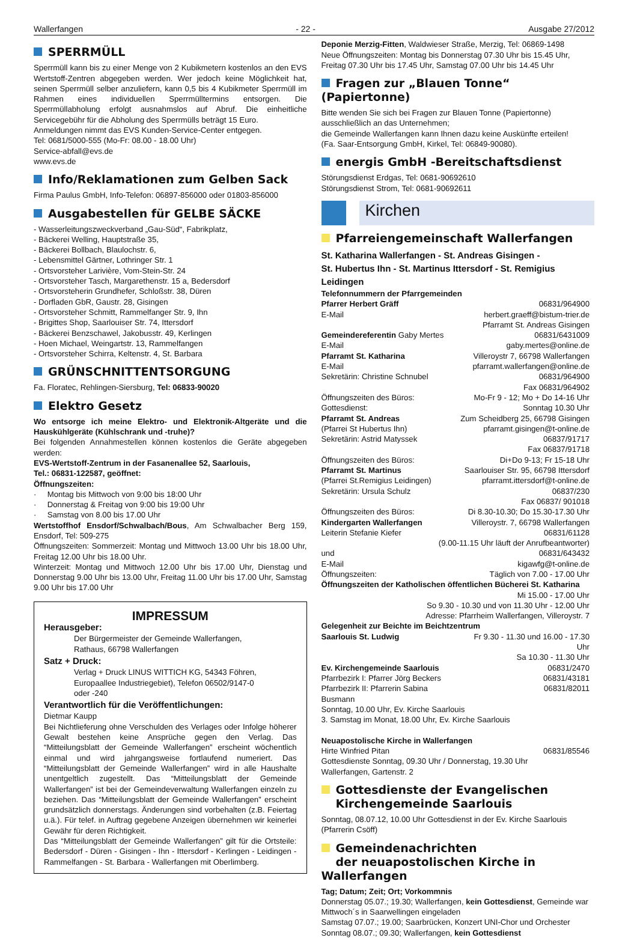Wallerfangen - 22 - Ausgabe 27/2012
SPERRMÜLL
Sperrmüll kann bis zu einer Menge von 2 Kubikmetern kostenlos an den EVS Wertstoff-Zentren abgegeben werden. Wer jedoch keine Möglichkeit hat, seinen Sperrmüll selber anzuliefern, kann 0,5 bis 4 Kubikmeter Sperrmüll im Rahmen eines individuellen Sperrmülltermins entsorgen. Die Sperrmüllabholung erfolgt ausnahmslos auf Abruf. Die einheitliche Servicegebühr für die Abholung des Sperrmülls beträgt 15 Euro.
Anmeldungen nimmt das EVS Kunden-Service-Center entgegen.
Tel: 0681/5000-555 (Mo-Fr: 08.00 - 18.00 Uhr)
Service-abfall@evs.de
www.evs.de
Info/Reklamationen zum Gelben Sack
Firma Paulus GmbH, Info-Telefon: 06897-856000 oder 01803-856000
Ausgabestellen für GELBE SÄCKE
- Wasserleitungszweckverband „Gau-Süd“, Fabrikplatz,
- Bäckerei Welling, Hauptstraße 35,
- Bäckerei Bollbach, Blaulochstr. 6,
- Lebensmittel Gärtner, Lothringer Str. 1
- Ortsvorsteher Larivière, Vom-Stein-Str. 24
- Ortsvorsteher Tasch, Margarethenstr. 15 a, Bedersdorf
- Ortsvorsteherin Grundhefer, Schloßstr. 38, Düren
- Dorfladen GbR, Gaustr. 28, Gisingen
- Ortsvorsteher Schmitt, Rammelfanger Str. 9, Ihn
- Brigittes Shop, Saarlouiser Str. 74, Ittersdorf
- Bäckerei Benzschawel, Jakobusstr. 49, Kerlingen
- Hoen Michael, Weingartstr. 13, Rammelfangen
- Ortsvorsteher Schirra, Keltenstr. 4, St. Barbara
GRÜNSCHNITTENTSORGUNG
Fa. Floratec, Rehlingen-Siersburg, Tel: 06833-90020
Elektro Gesetz
Wo entsorge ich meine Elektro- und Elektronik-Altgeräte und die Hauskühlgeräte (Kühlschrank und -truhe)?
Bei folgenden Annahmestellen können kostenlos die Geräte abgegeben werden:
EVS-Wertstoff-Zentrum in der Fasanenallee 52, Saarlouis,
Tel.: 06831-122587, geöffnet:
Öffnungszeiten:
· Montag bis Mittwoch von 9:00 bis 18:00 Uhr
· Donnerstag & Freitag von 9:00 bis 19:00 Uhr
· Samstag von 8.00 bis 17.00 Uhr
Wertstoffhof Ensdorf/Schwalbach/Bous, Am Schwalbacher Berg 159, Ensdorf, Tel: 509-275
Öffnungszeiten: Sommerzeit: Montag und Mittwoch 13.00 Uhr bis 18.00 Uhr, Freitag 12.00 Uhr bis 18.00 Uhr.
Winterzeit: Montag und Mittwoch 12.00 Uhr bis 17.00 Uhr, Dienstag und Donnerstag 9.00 Uhr bis 13.00 Uhr, Freitag 11.00 Uhr bis 17.00 Uhr, Samstag 9.00 Uhr bis 17.00 Uhr
IMPRESSUM
Herausgeber:
Der Bürgermeister der Gemeinde Wallerfangen,
Rathaus, 66798 Wallerfangen
Satz + Druck:
Verlag + Druck LINUS WITTICH KG, 54343 Föhren,
Europaallee Industriegebiet), Telefon 06502/9147-0
oder -240
Verantwortlich für die Veröffentlichungen:
Dietmar Kaupp
Bei Nichtlieferung ohne Verschulden des Verlages oder Infolge höherer Gewalt bestehen keine Ansprüche gegen den Verlag. Das “Mitteilungsblatt der Gemeinde Wallerfangen” erscheint wöchentlich einmal und wird jahrgangsweise fortlaufend numeriert. Das “Mitteilungsblatt der Gemeinde Wallerfangen” wird in alle Haushalte unentgeltlich zugestellt. Das “Mitteilungsblatt der Gemeinde Wallerfangen” ist bei der Gemeindeverwaltung Wallerfangen einzeln zu beziehen. Das “Mitteilungsblatt der Gemeinde Wallerfangen” erscheint grundsätzlich donnerstags. Änderungen sind vorbehalten (z.B. Feiertag u.ä.). Für telef. in Auftrag gegebene Anzeigen übernehmen wir keinerlei Gewähr für deren Richtigkeit.
Das “Mitteilungsblatt der Gemeinde Wallerfangen” gilt für die Ortsteile: Bedersdorf - Düren - Gisingen - Ihn - Ittersdorf - Kerlingen - Leidingen - Rammelfangen - St. Barbara - Wallerfangen mit Oberlimberg.
Deponie Merzig-Fitten, Waldwieser Straße, Merzig, Tel: 06869-1498
Neue Öffnungszeiten: Montag bis Donnerstag 07.30 Uhr bis 15.45 Uhr, Freitag 07.30 Uhr bis 17.45 Uhr, Samstag 07.00 Uhr bis 14.45 Uhr
Fragen zur „Blauen Tonne“ (Papiertonne)
Bitte wenden Sie sich bei Fragen zur Blauen Tonne (Papiertonne) ausschließlich an das Unternehmen;
die Gemeinde Wallerfangen kann Ihnen dazu keine Auskünfte erteilen!
(Fa. Saar-Entsorgung GmbH, Kirkel, Tel: 06849-90080).
energis GmbH -Bereitschaftsdienst
Störungsdienst Erdgas, Tel: 0681-90692610
Störungsdienst Strom, Tel: 0681-90692611
Kirchen
Pfarreiengemeinschaft Wallerfangen
St. Katharina Wallerfangen - St. Andreas Gisingen -
St. Hubertus Ihn - St. Martinus Ittersdorf - St. Remigius Leidingen
Telefonnummern der Pfarrgemeinden
| Pfarrer Herbert Gräff | 06831/964900 |
| E-Mail | herbert.graeff@bistum-trier.de |
| | Pfarramt St. Andreas Gisingen |
| Gemeindereferentin Gaby Mertes | 06831/6431009 |
| E-Mail | gaby.mertes@online.de |
| Pfarramt St. Katharina | Villeroystr 7, 66798 Wallerfangen |
| E-Mail | pfarramt.wallerfangen@online.de |
| Sekretärin: Christine Schnubel | 06831/964900 |
| | Fax 06831/964902 |
| Öffnungszeiten des Büros: | Mo-Fr 9 - 12; Mo + Do 14-16 Uhr |
| Gottesdienst: | Sonntag 10.30 Uhr |
| Pfarramt St. Andreas | Zum Scheidberg 25, 66798 Gisingen |
| (Pfarrei St Hubertus Ihn) | pfarramt.gisingen@t-online.de |
| Sekretärin: Astrid Matyssek | 06837/91717 |
| | Fax 06837/91718 |
| Öffnungszeiten des Büros: | Di+Do 9-13; Fr 15-18 Uhr |
| Pfarramt St. Martinus | Saarlouiser Str. 95, 66798 Ittersdorf |
| (Pfarrei St.Remigius Leidingen) | pfarramt.ittersdorf@t-online.de |
| Sekretärin: Ursula Schulz | 06837/230 |
| | Fax 06837/ 901018 |
| Öffnungszeiten des Büros: | Di 8.30-10.30; Do 15.30-17.30 Uhr |
| Kindergarten Wallerfangen | Villeroystr. 7, 66798 Wallerfangen |
| Leiterin Stefanie Kiefer | 06831/61128 |
| (9.00-11.15 Uhr läuft der Anrufbeantworter) | |
| und | 06831/643432 |
| E-Mail | kigawfg@t-online.de |
| Öffnungszeiten: | Täglich von 7.00 - 17.00 Uhr |
| Öffnungszeiten der Katholischen öffentlichen Bücherei St. Katharina | |
| Mi 15.00 - 17.00 Uhr | |
| So 9.30 - 10.30 und von 11.30 Uhr - 12.00 Uhr | |
| Adresse: Pfarrheim Wallerfangen, Villeroystr. 7 | |
| Gelegenheit zur Beichte im Beichtzentrum | |
| Saarlouis St. Ludwig | Fr 9.30 - 11.30 und 16.00 - 17.30 Uhr |
| | Sa 10.30 - 11.30 Uhr |
| Ev. Kirchengemeinde Saarlouis | 06831/2470 |
| Pfarrbezirk I: Pfarrer Jörg Beckers | 06831/43181 |
| Pfarrbezirk II: Pfarrerin Sabina Busmann | 06831/82011 |
| Sonntag, 10.00 Uhr, Ev. Kirche Saarlouis | |
| 3. Samstag im Monat, 18.00 Uhr, Ev. Kirche Saarlouis | |
| Neuapostolische Kirche in Wallerfangen | |
| Hirte Winfried Pitan | 06831/85546 |
| Gottesdienste Sonntag, 09.30 Uhr / Donnerstag, 19.30 Uhr | |
| Wallerfangen, Gartenstr. 2 | |
Gottesdienste der Evangelischen
Kirchengemeinde Saarlouis
Sonntag, 08.07.12, 10.00 Uhr Gottesdienst in der Ev. Kirche Saarlouis (Pfarrerin Csöff)
Gemeindenachrichten
der neuapostolischen Kirche in Wallerfangen
Tag; Datum; Zeit; Ort; Vorkommnis
Donnerstag 05.07.; 19.30; Wallerfangen, kein Gottesdienst, Gemeinde war Mittwoch´s in Saarwellingen eingeladen
Samstag 07.07.; 19.00; Saarbrücken, Konzert UNI-Chor und Orchester
Sonntag 08.07.; 09.30; Wallerfangen, kein Gottesdienst